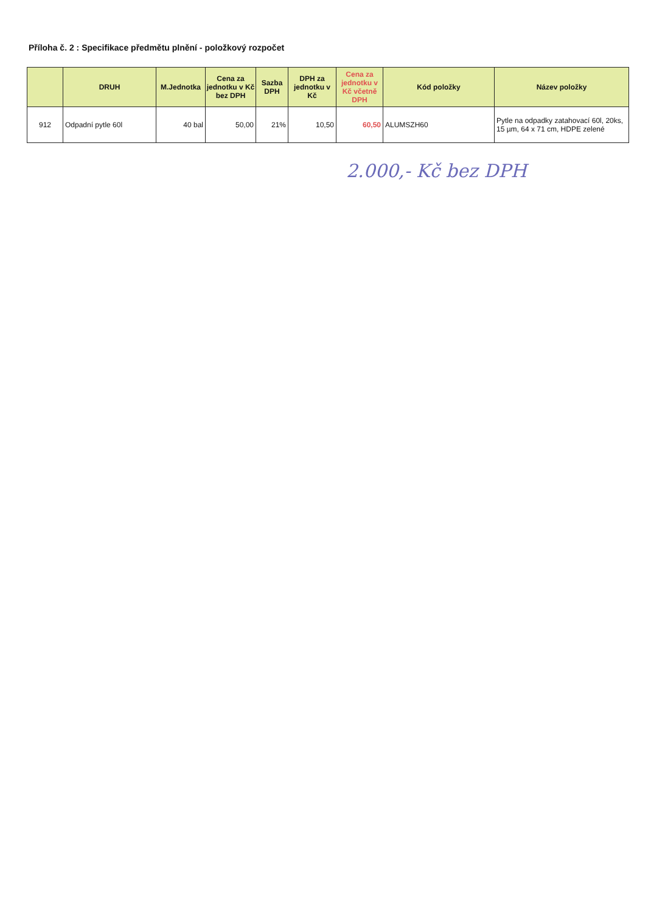Příloha č. 2 : Specifikace předmětu plnění - položkový rozpočet
| | DRUH | M.Jednotka | Cena za jednotku v Kč bez DPH | Sazba DPH | DPH za jednotku v Kč | Cena za jednotku v Kč včetně DPH | Kód položky | Název položky |
| --- | --- | --- | --- | --- | --- | --- | --- | --- |
| 912 | Odpadní pytle 60l | 40 bal | 50,00 | 21% | 10,50 | 60,50 | ALUMSZH60 | Pytle na odpadky zatahovací 60l, 20ks, 15 µm, 64 x 71 cm, HDPE zelené |
2.000,- Kč bez DPH